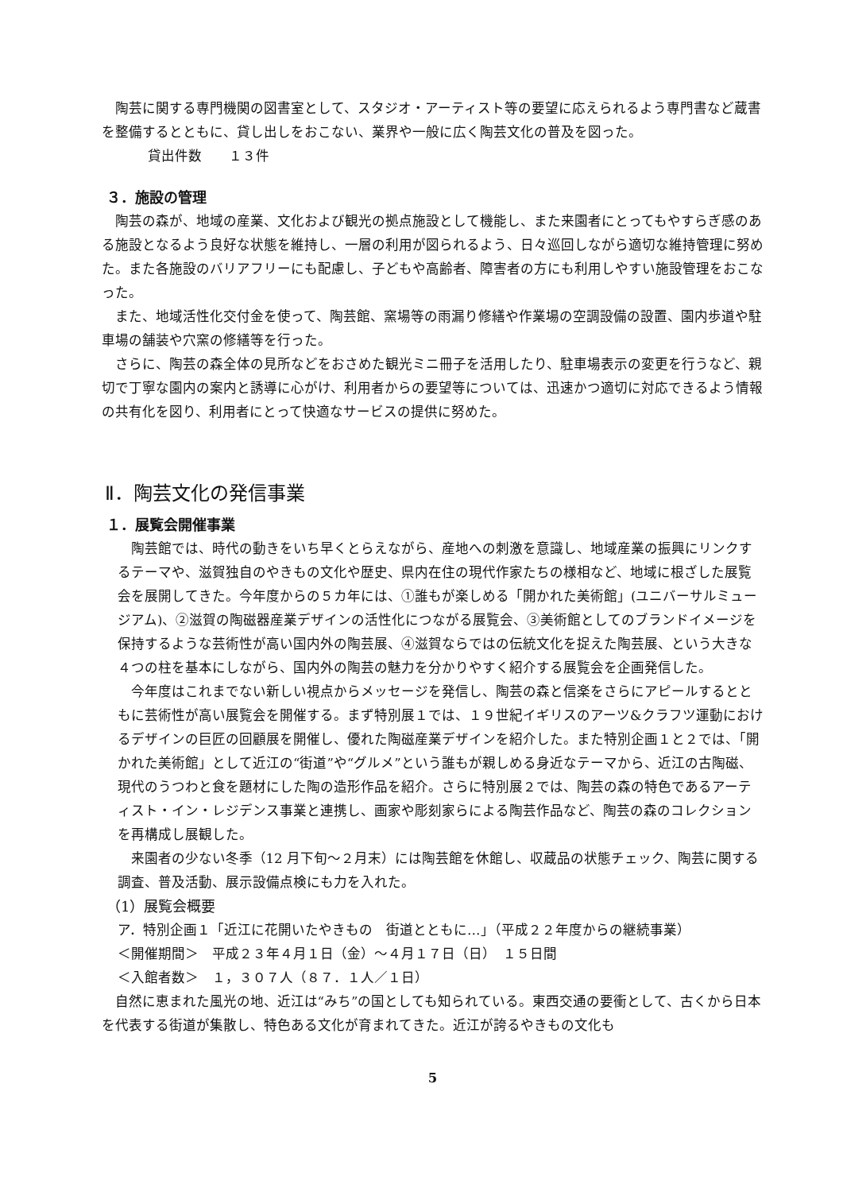陶芸に関する専門機関の図書室として、スタジオ・アーティスト等の要望に応えられるよう専門書など蔵書を整備するとともに、貸し出しをおこない、業界や一般に広く陶芸文化の普及を図った。
貸出件数　　１３件
３．施設の管理
陶芸の森が、地域の産業、文化および観光の拠点施設として機能し、また来園者にとってもやすらぎ感のある施設となるよう良好な状態を維持し、一層の利用が図られるよう、日々巡回しながら適切な維持管理に努めた。また各施設のバリアフリーにも配慮し、子どもや高齢者、障害者の方にも利用しやすい施設管理をおこなった。
また、地域活性化交付金を使って、陶芸館、窯場等の雨漏り修繕や作業場の空調設備の設置、園内歩道や駐車場の舗装や穴窯の修繕等を行った。
さらに、陶芸の森全体の見所などをおさめた観光ミニ冊子を活用したり、駐車場表示の変更を行うなど、親切で丁寧な園内の案内と誘導に心がけ、利用者からの要望等については、迅速かつ適切に対応できるよう情報の共有化を図り、利用者にとって快適なサービスの提供に努めた。
Ⅱ．陶芸文化の発信事業
１．展覧会開催事業
陶芸館では、時代の動きをいち早くとらえながら、産地への刺激を意識し、地域産業の振興にリンクするテーマや、滋賀独自のやきもの文化や歴史、県内在住の現代作家たちの様相など、地域に根ざした展覧会を展開してきた。今年度からの５カ年には、①誰もが楽しめる「開かれた美術館」(ユニバーサルミュージアム)、②滋賀の陶磁器産業デザインの活性化につながる展覧会、③美術館としてのブランドイメージを保持するような芸術性が高い国内外の陶芸展、④滋賀ならではの伝統文化を捉えた陶芸展、という大きな４つの柱を基本にしながら、国内外の陶芸の魅力を分かりやすく紹介する展覧会を企画発信した。
今年度はこれまでない新しい視点からメッセージを発信し、陶芸の森と信楽をさらにアピールするとともに芸術性が高い展覧会を開催する。まず特別展１では、１９世紀イギリスのアーツ&クラフツ運動におけるデザインの巨匠の回顧展を開催し、優れた陶磁産業デザインを紹介した。また特別企画１と２では、「開かれた美術館」として近江の“街道”や“グルメ”という誰もが親しめる身近なテーマから、近江の古陶磁、現代のうつわと食を題材にした陶の造形作品を紹介。さらに特別展２では、陶芸の森の特色であるアーティスト・イン・レジデンス事業と連携し、画家や彫刻家らによる陶芸作品など、陶芸の森のコレクションを再構成し展観した。
来園者の少ない冬季（12 月下旬～２月末）には陶芸館を休館し、収蔵品の状態チェック、陶芸に関する調査、普及活動、展示設備点検にも力を入れた。
（1）展覧会概要
ア．特別企画１「近江に花開いたやきもの　街道とともに…」（平成２２年度からの継続事業）
＜開催期間＞　平成２３年４月１日（金）～４月１７日（日）　１５日間
＜入館者数＞　１，３０７人（８７．１人／１日）
自然に恵まれた風光の地、近江は“みち”の国としても知られている。東西交通の要衝として、古くから日本を代表する街道が集散し、特色ある文化が育まれてきた。近江が誇るやきもの文化も
5